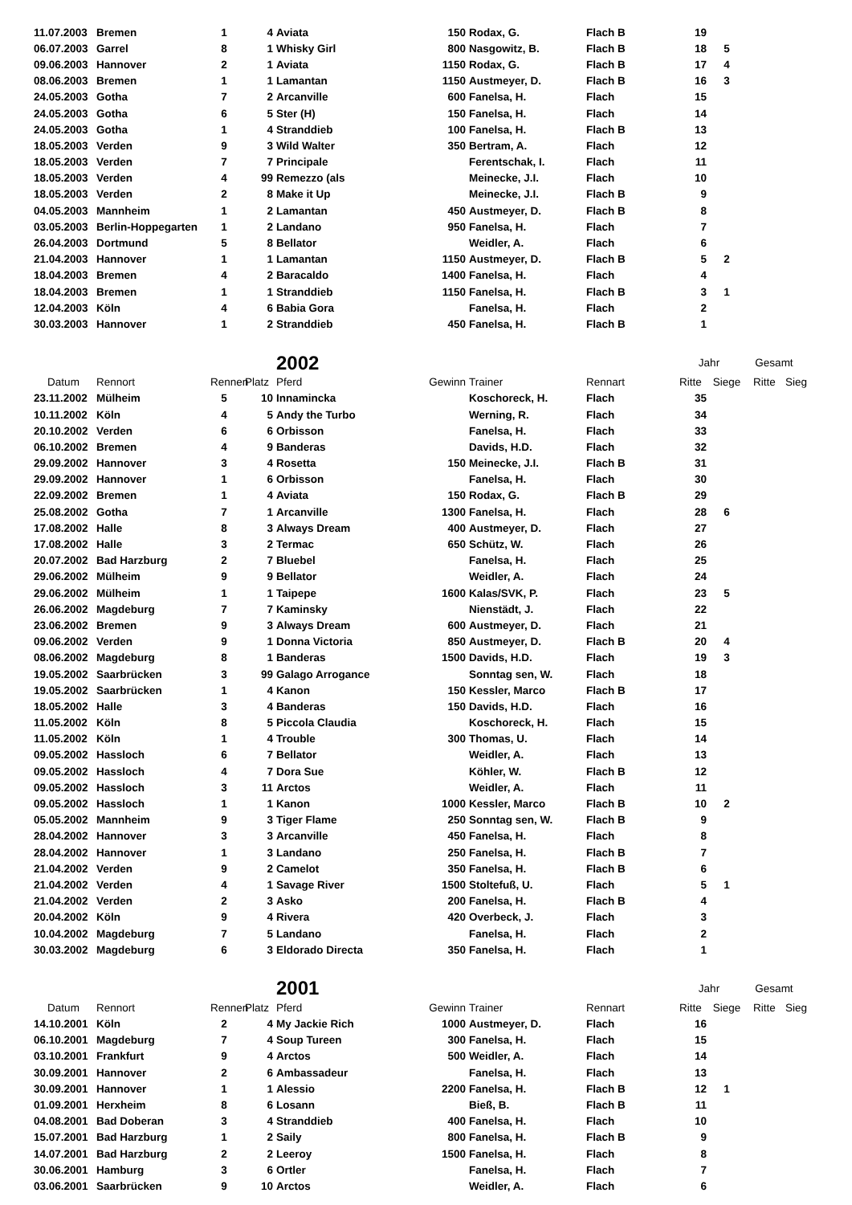| 11.07.2003 | Bremen | 1 | 4 | Aviata | 150 | Rodax, G. | Flach B | 19 | | | |
| 06.07.2003 | Garrel | 8 | 1 | Whisky Girl | 800 | Nasgowitz, B. | Flach B | 18 | 5 | | |
| 09.06.2003 | Hannover | 2 | 1 | Aviata | 1150 | Rodax, G. | Flach B | 17 | 4 | | |
| 08.06.2003 | Bremen | 1 | 1 | Lamantan | 1150 | Austmeyer, D. | Flach B | 16 | 3 | | |
| 24.05.2003 | Gotha | 7 | 2 | Arcanville | 600 | Fanelsa, H. | Flach | 15 | | | |
| 24.05.2003 | Gotha | 6 | 5 | Ster (H) | 150 | Fanelsa, H. | Flach | 14 | | | |
| 24.05.2003 | Gotha | 1 | 4 | Stranddieb | 100 | Fanelsa, H. | Flach B | 13 | | | |
| 18.05.2003 | Verden | 9 | 3 | Wild Walter | 350 | Bertram, A. | Flach | 12 | | | |
| 18.05.2003 | Verden | 7 | 7 | Principale | | Ferentschak, I. | Flach | 11 | | | |
| 18.05.2003 | Verden | 4 | 99 | Remezzo (als | | Meinecke, J.I. | Flach | 10 | | | |
| 18.05.2003 | Verden | 2 | 8 | Make it Up | | Meinecke, J.I. | Flach B | 9 | | | |
| 04.05.2003 | Mannheim | 1 | 2 | Lamantan | 450 | Austmeyer, D. | Flach B | 8 | | | |
| 03.05.2003 | Berlin-Hoppegarten | 1 | 2 | Landano | 950 | Fanelsa, H. | Flach | 7 | | | |
| 26.04.2003 | Dortmund | 5 | 8 | Bellator | | Weidler, A. | Flach | 6 | | | |
| 21.04.2003 | Hannover | 1 | 1 | Lamantan | 1150 | Austmeyer, D. | Flach B | 5 | 2 | | |
| 18.04.2003 | Bremen | 4 | 2 | Baracaldo | 1400 | Fanelsa, H. | Flach | 4 | | | |
| 18.04.2003 | Bremen | 1 | 1 | Stranddieb | 1150 | Fanelsa, H. | Flach B | 3 | 1 | | |
| 12.04.2003 | Köln | 4 | 6 | Babia Gora | | Fanelsa, H. | Flach | 2 | | | |
| 30.03.2003 | Hannover | 1 | 2 | Stranddieb | 450 | Fanelsa, H. | Flach B | 1 | | | |
| | | | | 2002 | | | | Jahr | | Gesamt | |
| Datum | Rennort | Rennen | Platz | Pferd | Gewinn | Trainer | Rennart | Ritte | Siege | Ritte | Sieg |
| 23.11.2002 | Mülheim | 5 | 10 | Innamincka | | Koschoreck, H. | Flach | 35 | | | |
| 10.11.2002 | Köln | 4 | 5 | Andy the Turbo | | Werning, R. | Flach | 34 | | | |
| 20.10.2002 | Verden | 6 | 6 | Orbisson | | Fanelsa, H. | Flach | 33 | | | |
| 06.10.2002 | Bremen | 4 | 9 | Banderas | | Davids, H.D. | Flach | 32 | | | |
| 29.09.2002 | Hannover | 3 | 4 | Rosetta | 150 | Meinecke, J.I. | Flach B | 31 | | | |
| 29.09.2002 | Hannover | 1 | 6 | Orbisson | | Fanelsa, H. | Flach | 30 | | | |
| 22.09.2002 | Bremen | 1 | 4 | Aviata | 150 | Rodax, G. | Flach B | 29 | | | |
| 25.08.2002 | Gotha | 7 | 1 | Arcanville | 1300 | Fanelsa, H. | Flach | 28 | 6 | | |
| 17.08.2002 | Halle | 8 | 3 | Always Dream | 400 | Austmeyer, D. | Flach | 27 | | | |
| 17.08.2002 | Halle | 3 | 2 | Termac | 650 | Schütz, W. | Flach | 26 | | | |
| 20.07.2002 | Bad Harzburg | 2 | 7 | Bluebel | | Fanelsa, H. | Flach | 25 | | | |
| 29.06.2002 | Mülheim | 9 | 9 | Bellator | | Weidler, A. | Flach | 24 | | | |
| 29.06.2002 | Mülheim | 1 | 1 | Taipepe | 1600 | Kalas/SVK, P. | Flach | 23 | 5 | | |
| 26.06.2002 | Magdeburg | 7 | 7 | Kaminsky | | Nienstädt, J. | Flach | 22 | | | |
| 23.06.2002 | Bremen | 9 | 3 | Always Dream | 600 | Austmeyer, D. | Flach | 21 | | | |
| 09.06.2002 | Verden | 9 | 1 | Donna Victoria | 850 | Austmeyer, D. | Flach B | 20 | 4 | | |
| 08.06.2002 | Magdeburg | 8 | 1 | Banderas | 1500 | Davids, H.D. | Flach | 19 | 3 | | |
| 19.05.2002 | Saarbrücken | 3 | 99 | Galago Arrogance | | Sonntag sen, W. | Flach | 18 | | | |
| 19.05.2002 | Saarbrücken | 1 | 4 | Kanon | 150 | Kessler, Marco | Flach B | 17 | | | |
| 18.05.2002 | Halle | 3 | 4 | Banderas | 150 | Davids, H.D. | Flach | 16 | | | |
| 11.05.2002 | Köln | 8 | 5 | Piccola Claudia | | Koschoreck, H. | Flach | 15 | | | |
| 11.05.2002 | Köln | 1 | 4 | Trouble | 300 | Thomas, U. | Flach | 14 | | | |
| 09.05.2002 | Hassloch | 6 | 7 | Bellator | | Weidler, A. | Flach | 13 | | | |
| 09.05.2002 | Hassloch | 4 | 7 | Dora Sue | | Köhler, W. | Flach B | 12 | | | |
| 09.05.2002 | Hassloch | 3 | 11 | Arctos | | Weidler, A. | Flach | 11 | | | |
| 09.05.2002 | Hassloch | 1 | 1 | Kanon | 1000 | Kessler, Marco | Flach B | 10 | 2 | | |
| 05.05.2002 | Mannheim | 9 | 3 | Tiger Flame | 250 | Sonntag sen, W. | Flach B | 9 | | | |
| 28.04.2002 | Hannover | 3 | 3 | Arcanville | 450 | Fanelsa, H. | Flach | 8 | | | |
| 28.04.2002 | Hannover | 1 | 3 | Landano | 250 | Fanelsa, H. | Flach B | 7 | | | |
| 21.04.2002 | Verden | 9 | 2 | Camelot | 350 | Fanelsa, H. | Flach B | 6 | | | |
| 21.04.2002 | Verden | 4 | 1 | Savage River | 1500 | Stoltefuß, U. | Flach | 5 | 1 | | |
| 21.04.2002 | Verden | 2 | 3 | Asko | 200 | Fanelsa, H. | Flach B | 4 | | | |
| 20.04.2002 | Köln | 9 | 4 | Rivera | 420 | Overbeck, J. | Flach | 3 | | | |
| 10.04.2002 | Magdeburg | 7 | 5 | Landano | | Fanelsa, H. | Flach | 2 | | | |
| 30.03.2002 | Magdeburg | 6 | 3 | Eldorado Directa | 350 | Fanelsa, H. | Flach | 1 | | | |
| | | | | 2001 | | | | Jahr | | Gesamt | |
| Datum | Rennort | Rennen | Platz | Pferd | Gewinn | Trainer | Rennart | Ritte | Siege | Ritte | Sieg |
| 14.10.2001 | Köln | 2 | 4 | My Jackie Rich | 1000 | Austmeyer, D. | Flach | 16 | | | |
| 06.10.2001 | Magdeburg | 7 | 4 | Soup Tureen | 300 | Fanelsa, H. | Flach | 15 | | | |
| 03.10.2001 | Frankfurt | 9 | 4 | Arctos | 500 | Weidler, A. | Flach | 14 | | | |
| 30.09.2001 | Hannover | 2 | 6 | Ambassadeur | | Fanelsa, H. | Flach | 13 | | | |
| 30.09.2001 | Hannover | 1 | 1 | Alessio | 2200 | Fanelsa, H. | Flach B | 12 | 1 | | |
| 01.09.2001 | Herxheim | 8 | 6 | Losann | | Bieß, B. | Flach B | 11 | | | |
| 04.08.2001 | Bad Doberan | 3 | 4 | Stranddieb | 400 | Fanelsa, H. | Flach | 10 | | | |
| 15.07.2001 | Bad Harzburg | 1 | 2 | Saily | 800 | Fanelsa, H. | Flach B | 9 | | | |
| 14.07.2001 | Bad Harzburg | 2 | 2 | Leeroy | 1500 | Fanelsa, H. | Flach | 8 | | | |
| 30.06.2001 | Hamburg | 3 | 6 | Ortler | | Fanelsa, H. | Flach | 7 | | | |
| 03.06.2001 | Saarbrücken | 9 | 10 | Arctos | | Weidler, A. | Flach | 6 | | | |